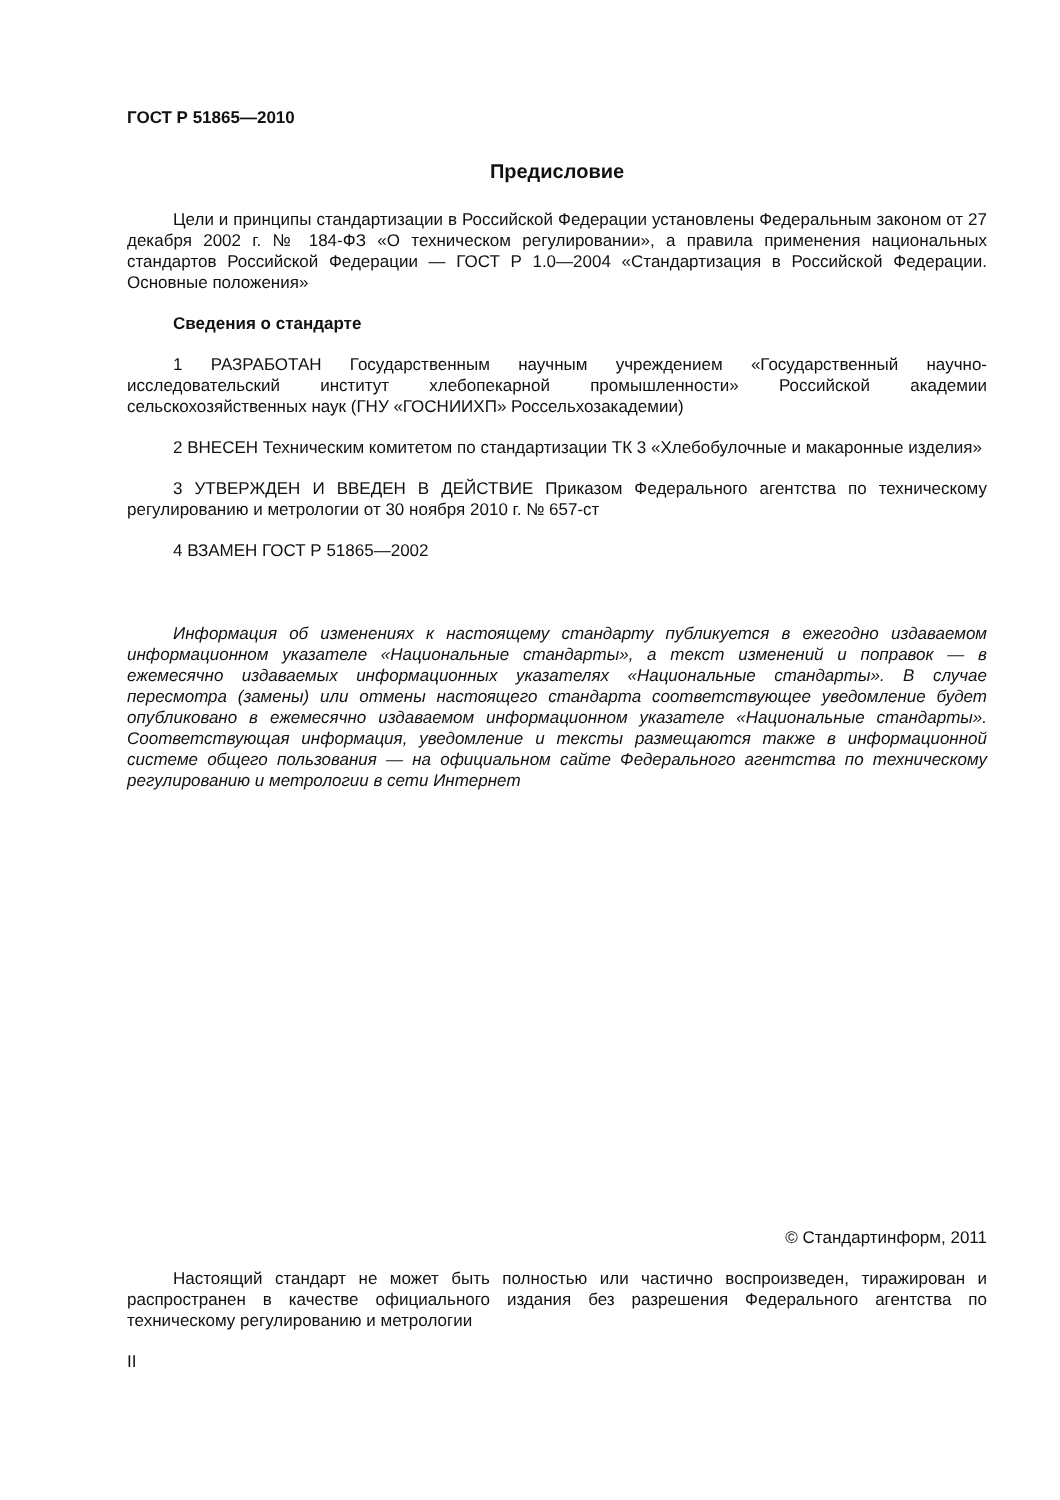ГОСТ Р 51865—2010
Предисловие
Цели и принципы стандартизации в Российской Федерации установлены Федеральным законом от 27 декабря 2002 г. № 184-ФЗ «О техническом регулировании», а правила применения национальных стандартов Российской Федерации — ГОСТ Р 1.0—2004 «Стандартизация в Российской Федерации. Основные положения»
Сведения о стандарте
1 РАЗРАБОТАН Государственным научным учреждением «Государственный научно-исследовательский институт хлебопекарной промышленности» Российской академии сельскохозяйственных наук (ГНУ «ГОСНИИХП» Россельхозакадемии)
2 ВНЕСЕН Техническим комитетом по стандартизации ТК 3 «Хлебобулочные и макаронные изделия»
3 УТВЕРЖДЕН И ВВЕДЕН В ДЕЙСТВИЕ Приказом Федерального агентства по техническому регулированию и метрологии от 30 ноября 2010 г. № 657-ст
4 ВЗАМЕН ГОСТ Р 51865—2002
Информация об изменениях к настоящему стандарту публикуется в ежегодно издаваемом информационном указателе «Национальные стандарты», а текст изменений и поправок — в ежемесячно издаваемых информационных указателях «Национальные стандарты». В случае пересмотра (замены) или отмены настоящего стандарта соответствующее уведомление будет опубликовано в ежемесячно издаваемом информационном указателе «Национальные стандарты». Соответствующая информация, уведомление и тексты размещаются также в информационной системе общего пользования — на официальном сайте Федерального агентства по техническому регулированию и метрологии в сети Интернет
© Стандартинформ, 2011
Настоящий стандарт не может быть полностью или частично воспроизведен, тиражирован и распространен в качестве официального издания без разрешения Федерального агентства по техническому регулированию и метрологии
II